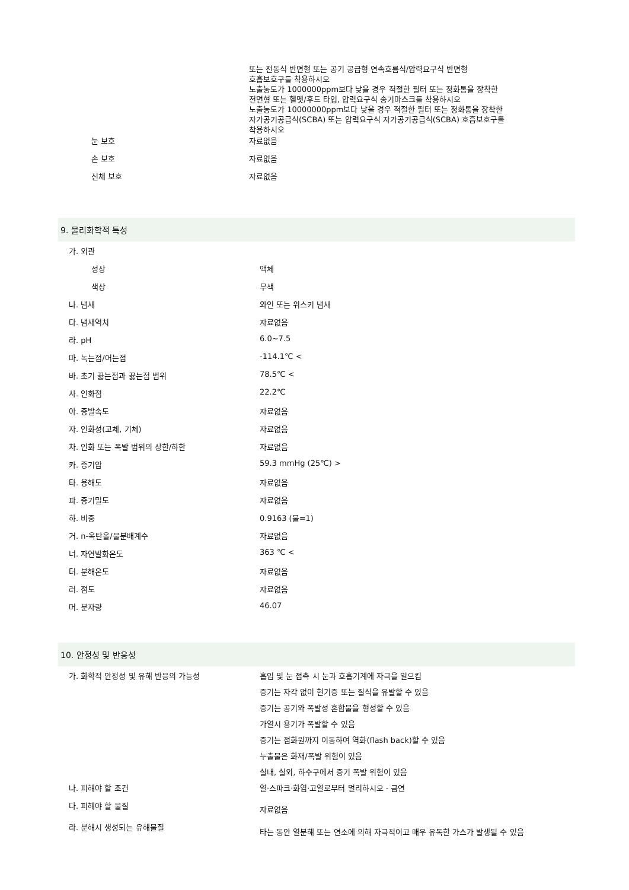| | 또는 전동식 반면형 또는 공기 공급형 연속흐름식/압력요구식 반면형 호흡보호구를 착용하시오 노출농도가 1000000ppm보다 낮을 경우 적절한 필터 또는 정화통을 장착한 전면형 또는 헬멧/후드 타입, 압력요구식 송기마스크를 착용하시오 노출농도가 10000000ppm보다 낮을 경우 적절한 필터 또는 정화통을 장착한 자가공기공급식(SCBA) 또는 압력요구식 자가공기공급식(SCBA) 호흡보호구를 착용하시오 |
| 눈 보호 | 자료없음 |
| 손 보호 | 자료없음 |
| 신체 보호 | 자료없음 |
9. 물리화학적 특성
| 가. 외관 | |
| 성상 | 액체 |
| 색상 | 무색 |
| 나. 냄새 | 와인 또는 위스키 냄새 |
| 다. 냄새역치 | 자료없음 |
| 라. pH | 6.0~7.5 |
| 마. 녹는점/어는점 | -114.1℃ < |
| 바. 초기 끓는점과 끓는점 범위 | 78.5℃ < |
| 사. 인화점 | 22.2℃ |
| 아. 증발속도 | 자료없음 |
| 자. 인화성(고체, 기체) | 자료없음 |
| 차. 인화 또는 폭발 범위의 상한/하한 | 자료없음 |
| 카. 증기압 | 59.3 mmHg (25℃) > |
| 타. 용해도 | 자료없음 |
| 파. 증기밀도 | 자료없음 |
| 하. 비중 | 0.9163 (물=1) |
| 거. n-옥탄올/물분배계수 | 자료없음 |
| 너. 자연발화온도 | 363 ℃ < |
| 더. 분해온도 | 자료없음 |
| 러. 점도 | 자료없음 |
| 머. 분자량 | 46.07 |
10. 안정성 및 반응성
| 가. 화학적 안정성 및 유해 반응의 가능성 | 흡입 및 눈 접촉 시 눈과 호흡기계에 자극을 일으킴 |
| | 증기는 자각 없이 현기증 또는 질식을 유발할 수 있음 |
| | 증기는 공기와 폭발성 혼합물을 형성할 수 있음 |
| | 가열시 용기가 폭발할 수 있음 |
| | 증기는 점화원까지 이동하여 역화(flash back)할 수 있음 |
| | 누출물은 화재/폭발 위험이 있음 |
| | 실내, 실외, 하수구에서 증기 폭발 위험이 있음 |
| 나. 피해야 할 조건 | 열·스파크·화염·고열로부터 멀리하시오 - 금연 |
| 다. 피해야 할 물질 | 자료없음 |
| 라. 분해시 생성되는 유해물질 | 타는 동안 열분해 또는 연소에 의해 자극적이고 매우 유독한 가스가 발생될 수 있음 |